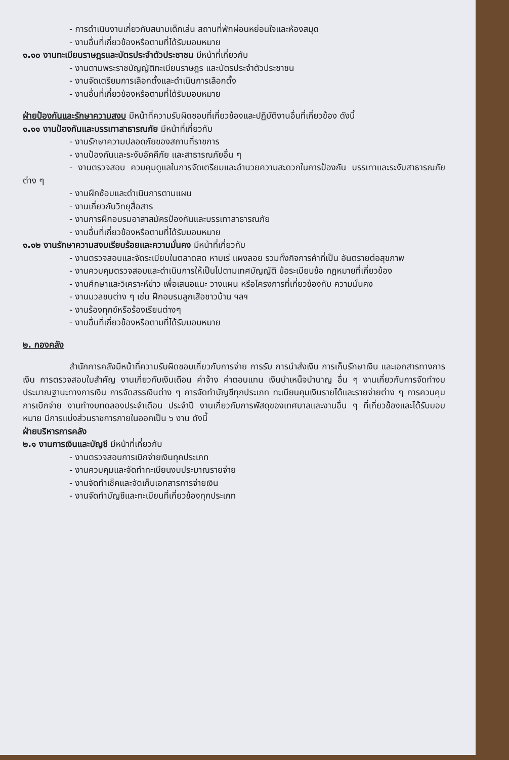- การดำเนินงานเกี่ยวกับสนามเด็กเล่น สถานที่พักผ่อนหย่อนใจและห้องสมุด
- งานอื่นที่เกี่ยวข้องหรือตามที่ได้รับมอบหมาย
๑.๑๐ งานทะเบียนราษฎรและบัตรประจำตัวประชาชน มีหน้าที่เกี่ยวกับ
- งานตามพระราชบัญญัติทะเบียนราษฎร และบัตรประจำตัวประชาชน
- งานจัดเตรียมการเลือกตั้งและดำเนินการเลือกตั้ง
- งานอื่นที่เกี่ยวข้องหรือตามที่ได้รับมอบหมาย
ฝ่ายป้องกันและรักษาความสงบ มีหน้าที่ความรับผิดชอบที่เกี่ยวข้องและปฏิบัติงานอื่นที่เกี่ยวข้อง ดังนี้
๑.๑๑ งานป้องกันและบรรเทาสาธารณภัย มีหน้าที่เกี่ยวกับ
- งานรักษาความปลอดภัยของสถานที่ราชการ
- งานป้องกันและระงับอัคคีภัย และสาธารณภัยอื่น ๆ
- งานตรวจสอบ ควบคุมดูแลในการจัดเตรียมและอำนวยความสะดวกในการป้องกัน บรรเทาและระงับสาธารณภัยต่าง ๆ
- งานฝึกซ้อมและดำเนินการตามแผน
- งานเกี่ยวกับวิทยุสื่อสาร
- งานการฝึกอบรมอาสาสมัครป้องกันและบรรเทาสาธารณภัย
- งานอื่นที่เกี่ยวข้องหรือตามที่ได้รับมอบหมาย
๑.๑๒ งานรักษาความสงบเรียบร้อยและความมั่นคง มีหน้าที่เกี่ยวกับ
- งานตรวจสอบและจัดระเบียบในตลาดสด หาบเร่ แผงลอย รวมทั้งกิจการค้าที่เป็น อันตรายต่อสุขภาพ
- งานควบคุมตรวจสอบและดำเนินการให้เป็นไปตามเทศบัญญัติ ข้อระเบียบข้อ กฎหมายที่เกี่ยวข้อง
- งานศึกษาและวิเคราะห์ข่าว เพื่อเสนอแนะ วางแผน หรือโครงการที่เกี่ยวข้องกับ ความมั่นคง
- งานมวลชนต่าง ๆ เช่น ฝึกอบรมลูกเสือชาวบ้าน ฯลฯ
- งานร้องทุกข์หรือร้องเรียนต่างๆ
- งานอื่นที่เกี่ยวข้องหรือตามที่ได้รับมอบหมาย
๒. กองคลัง
สำนักการคลังมีหน้าที่ความรับผิดชอบเกี่ยวกับการจ่าย การรับ การนำส่งเงิน การเก็บรักษาเงิน และเอกสารทางการเงิน การตรวจสอบใบสำคัญ งานเกี่ยวกับเงินเดือน ค่าจ้าง ค่าตอบแทน เงินบำเหน็จบำนาญ อื่น ๆ งานเกี่ยวกับการจัดทำงบประมาณฐานะทางการเงิน การจัดสรรเงินต่าง ๆ การจัดทำบัญชีทุกประเภท ทะเบียนคุมเงินรายได้และรายจ่ายต่าง ๆ การควบคุมการเบิกจ่าย งานทำงบทดลองประจำเดือน ประจำปี งานเกี่ยวกับการพัสดุของเทศบาลและงานอื่น ๆ ที่เกี่ยวข้องและได้รับมอบหมาย มีการแบ่งส่วนราชการภายในออกเป็น ๖ งาน ดังนี้
ฝ่ายบริหารการคลัง
๒.๑ งานการเงินและบัญชี มีหน้าที่เกี่ยวกับ
- งานตรวจสอบการเบิกจ่ายเงินทุกประเภท
- งานควบคุมและจัดทำทะเบียนงบประมาณรายจ่าย
- งานจัดทำเช็คและจัดเก็บเอกสารการจ่ายเงิน
- งานจัดทำบัญชีและทะเบียนที่เกี่ยวข้องทุกประเภท